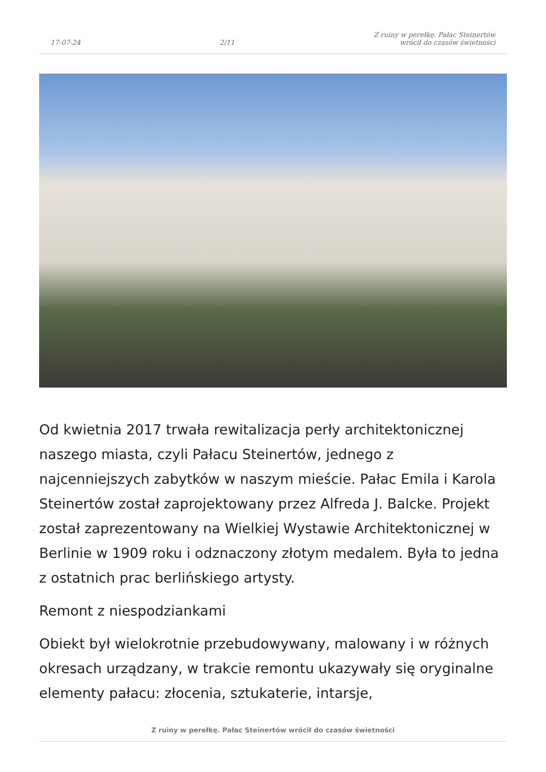17-07-24 2/11 Z ruiny w perełkę. Pałac Steinertów
wrócił do czasów świetności
Od kwietnia 2017 trwała rewitalizacja perły architektonicznej naszego miasta, czyli Pałacu Steinertów, jednego z najcenniejszych zabytków w naszym mieście. Pałac Emila i Karola Steinertów został zaprojektowany przez Alfreda J. Balcke. Projekt został zaprezentowany na Wielkiej Wystawie Architektonicznej w Berlinie w 1909 roku i odznaczony złotym medalem. Była to jedna z ostatnich prac berlińskiego artysty.
Remont z niespodziankami
Obiekt był wielokrotnie przebudowywany, malowany i w różnych okresach urządzany, w trakcie remontu ukazywały się oryginalne elementy pałacu: złocenia, sztukaterie, intarsje,
Z ruiny w perełkę. Pałac Steinertów wrócił do czasów świetności